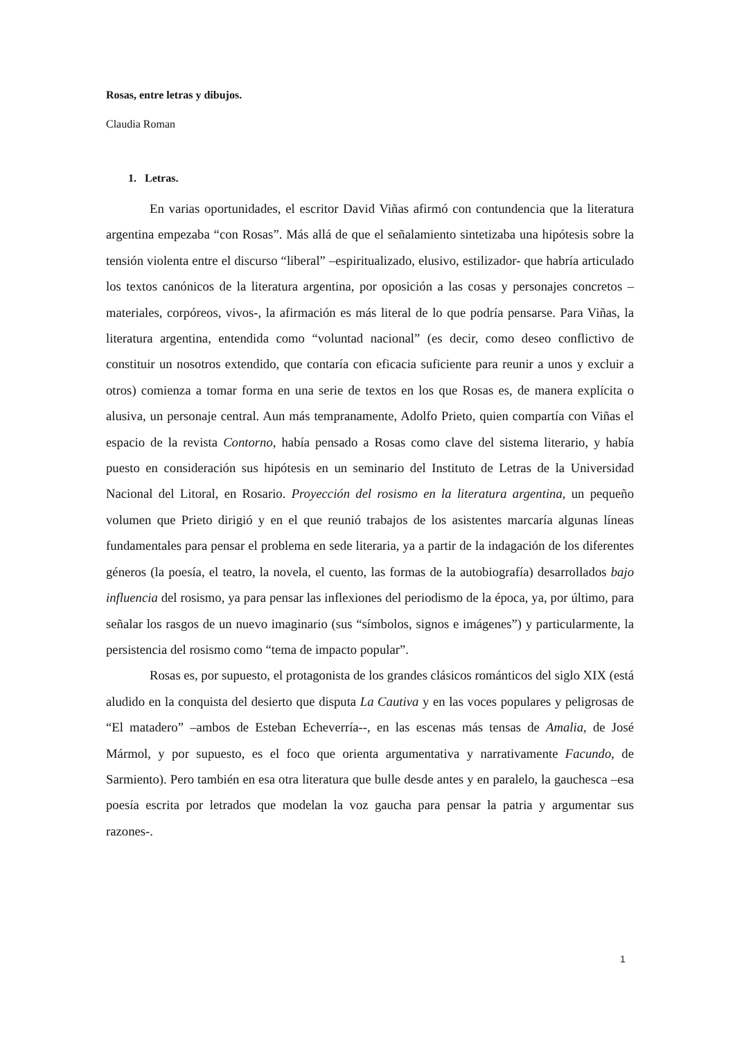Rosas, entre letras y dibujos.
Claudia Roman
1. Letras.
En varias oportunidades, el escritor David Viñas afirmó con contundencia que la literatura argentina empezaba “con Rosas”. Más allá de que el señalamiento sintetizaba una hipótesis sobre la tensión violenta entre el discurso “liberal” –espiritualizado, elusivo, estilizador- que habría articulado los textos canónicos de la literatura argentina, por oposición a las cosas y personajes concretos –materiales, corpóreos, vivos-, la afirmación es más literal de lo que podría pensarse. Para Viñas, la literatura argentina, entendida como “voluntad nacional” (es decir, como deseo conflictivo de constituir un nosotros extendido, que contaría con eficacia suficiente para reunir a unos y excluir a otros) comienza a tomar forma en una serie de textos en los que Rosas es, de manera explícita o alusiva, un personaje central. Aun más tempranamente, Adolfo Prieto, quien compartía con Viñas el espacio de la revista Contorno, había pensado a Rosas como clave del sistema literario, y había puesto en consideración sus hipótesis en un seminario del Instituto de Letras de la Universidad Nacional del Litoral, en Rosario. Proyección del rosismo en la literatura argentina, un pequeño volumen que Prieto dirigió y en el que reunió trabajos de los asistentes marcaría algunas líneas fundamentales para pensar el problema en sede literaria, ya a partir de la indagación de los diferentes géneros (la poesía, el teatro, la novela, el cuento, las formas de la autobiografía) desarrollados bajo influencia del rosismo, ya para pensar las inflexiones del periodismo de la época, ya, por último, para señalar los rasgos de un nuevo imaginario (sus “símbolos, signos e imágenes”) y particularmente, la persistencia del rosismo como “tema de impacto popular”.
Rosas es, por supuesto, el protagonista de los grandes clásicos románticos del siglo XIX (está aludido en la conquista del desierto que disputa La Cautiva y en las voces populares y peligrosas de “El matadero” –ambos de Esteban Echeverría--, en las escenas más tensas de Amalia, de José Mármol, y por supuesto, es el foco que orienta argumentativa y narrativamente Facundo, de Sarmiento). Pero también en esa otra literatura que bulle desde antes y en paralelo, la gauchesca –esa poesía escrita por letrados que modelan la voz gaucha para pensar la patria y argumentar sus razones-.
1